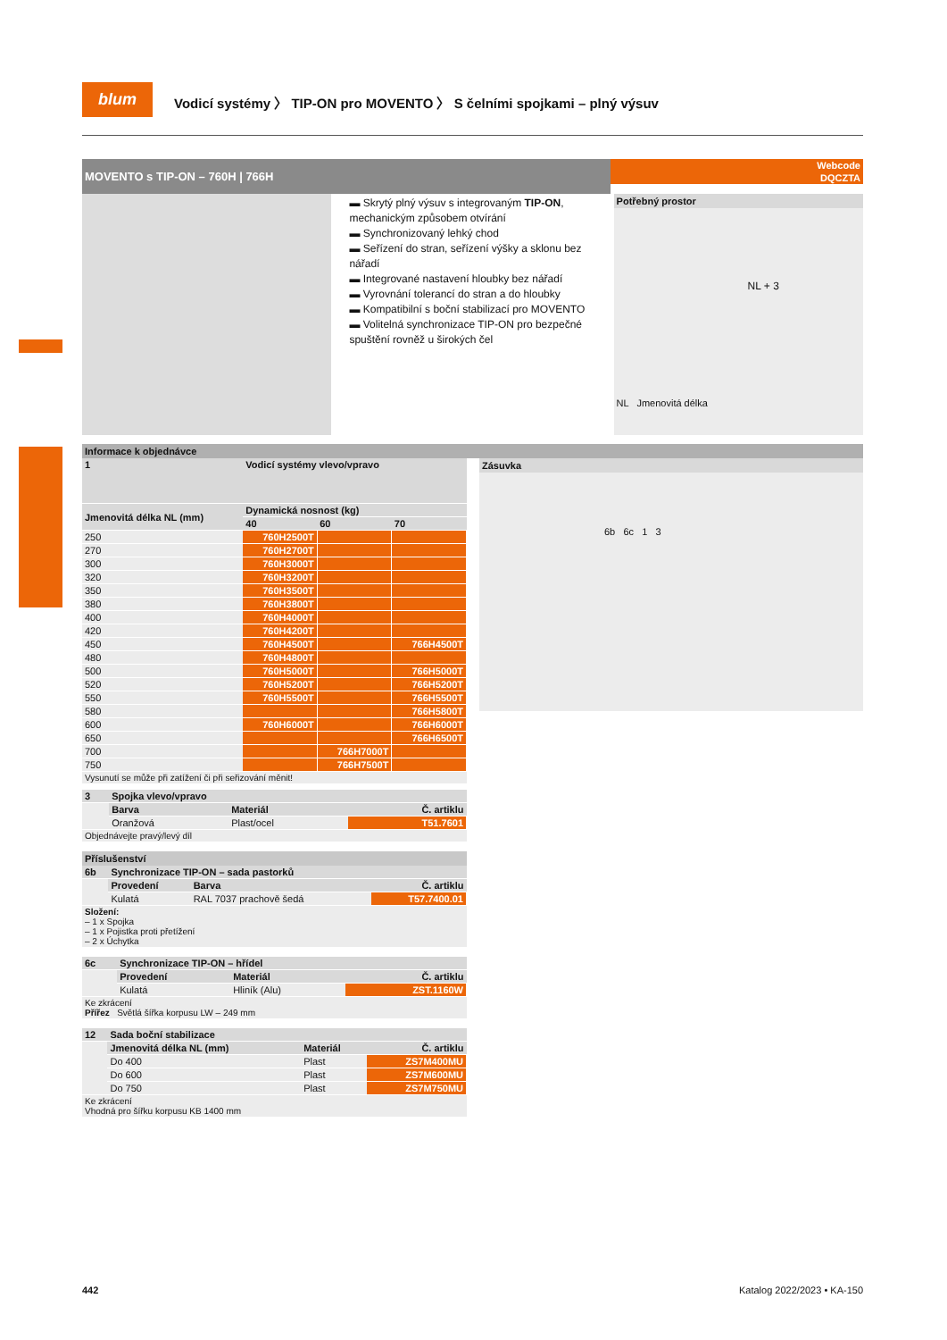blum
Vodicí systémy 〉 TIP-ON pro MOVENTO 〉 S čelními spojkami – plný výsuv
MOVENTO s TIP-ON – 760H | 766H
Webcode
DQCZTA
▬ Skrytý plný výsuv s integrovaným TIP-ON, mechanickým způsobem otvírání
▬ Synchronizovaný lehký chod
▬ Seřízení do stran, seřízení výšky a sklonu bez nářadí
▬ Integrované nastavení hloubky bez nářadí
▬ Vyrovnání tolerancí do stran a do hloubky
▬ Kompatibilní s boční stabilizací pro MOVENTO
▬ Volitelná synchronizace TIP-ON pro bezpečné spuštění rovněž u širokých čel
Potřebný prostor
NL + 3
NL Jmenovitá délka
Informace k objednávce
| 1 | Vodicí systémy vlevo/vpravo | | |
| --- | --- | --- | --- |
| Jmenovitá délka NL (mm) | Dynamická nosnost (kg) | | |
| | 40 | 60 | 70 |
| 250 | 760H2500T | | |
| 270 | 760H2700T | | |
| 300 | 760H3000T | | |
| 320 | 760H3200T | | |
| 350 | 760H3500T | | |
| 380 | 760H3800T | | |
| 400 | 760H4000T | | |
| 420 | 760H4200T | | |
| 450 | 760H4500T | | 766H4500T |
| 480 | 760H4800T | | |
| 500 | 760H5000T | | 766H5000T |
| 520 | 760H5200T | | 766H5200T |
| 550 | 760H5500T | | 766H5500T |
| 580 | | | 766H5800T |
| 600 | 760H6000T | | 766H6000T |
| 650 | | | 766H6500T |
| 700 | | 766H7000T | |
| 750 | | 766H7500T | |
| Vysunutí se může při zatížení či při seřizování měnit! | | | |
| 3 | Spojka vlevo/vpravo | | |
| --- | --- | --- | --- |
| | Barva | Materiál | Č. artiklu |
| | Oranžová | Plast/ocel | T51.7601 |
| Objednávejte pravý/levý díl | | | |
Příslušenství
| 6b | Synchronizace TIP-ON – sada pastorků | | |
| --- | --- | --- | --- |
| | Provedení | Barva | Č. artiklu |
| | Kulatá | RAL 7037 prachově šedá | T57.7400.01 |
| Složení: – 1 x Spojka – 1 x Pojistka proti přetížení – 2 x Úchytka | | | |
| 6c | Synchronizace TIP-ON – hřídel | | |
| --- | --- | --- | --- |
| | Provedení | Materiál | Č. artiklu |
| | Kulatá | Hliník (Alu) | ZST.1160W |
| Ke zkrácení Přířez Světlá šířka korpusu LW – 249 mm | | | |
| 12 | Sada boční stabilizace | | |
| --- | --- | --- | --- |
| | Jmenovitá délka NL (mm) | Materiál | Č. artiklu |
| | Do 400 | Plast | ZS7M400MU |
| | Do 600 | Plast | ZS7M600MU |
| | Do 750 | Plast | ZS7M750MU |
| Ke zkrácení Vhodná pro šířku korpusu KB 1400 mm | | | |
Zásuvka
6b 6c 1 3
442 Katalog 2022/2023 • KA-150